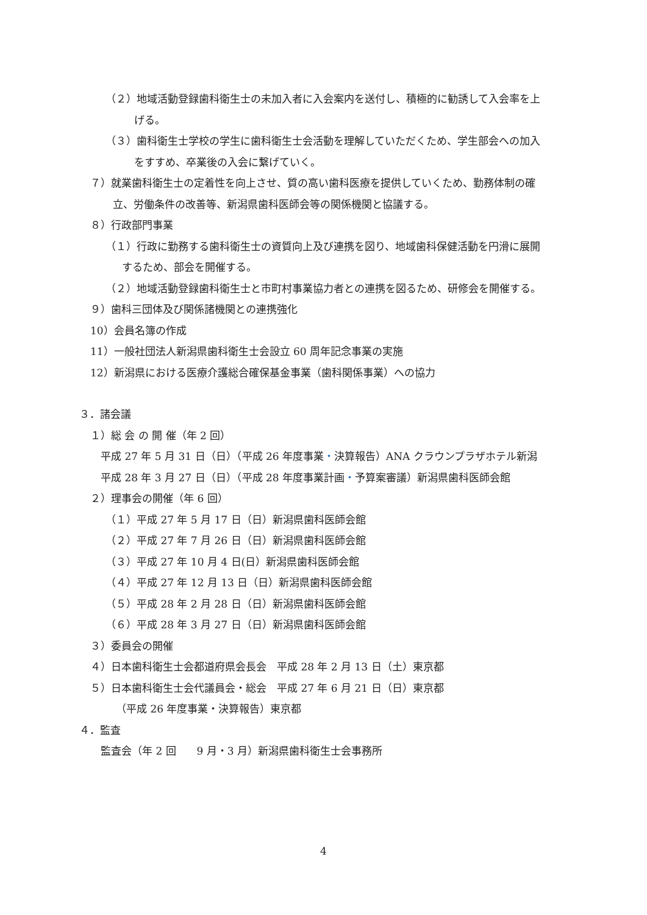（２）地域活動登録歯科衛生士の未加入者に入会案内を送付し、積極的に勧誘して入会率を上
げる。
（３）歯科衛生士学校の学生に歯科衛生士会活動を理解していただくため、学生部会への加入
をすすめ、卒業後の入会に繋げていく。
７）就業歯科衛生士の定着性を向上させ、質の高い歯科医療を提供していくため、勤務体制の確
立、労働条件の改善等、新潟県歯科医師会等の関係機関と協議する。
８）行政部門事業
（１）行政に勤務する歯科衛生士の資質向上及び連携を図り、地域歯科保健活動を円滑に展開
するため、部会を開催する。
（２）地域活動登録歯科衛生士と市町村事業協力者との連携を図るため、研修会を開催する。
９）歯科三団体及び関係諸機関との連携強化
10）会員名簿の作成
11）一般社団法人新潟県歯科衛生士会設立 60 周年記念事業の実施
12）新潟県における医療介護総合確保基金事業（歯科関係事業）への協力
３．諸会議
１）総 会 の 開 催（年 2 回）
平成 27 年 5 月 31 日（日）（平成 26 年度事業・決算報告）ANA クラウンプラザホテル新潟
平成 28 年 3 月 27 日（日）（平成 28 年度事業計画・予算案審議）新潟県歯科医師会館
２）理事会の開催（年 6 回）
（１）平成 27 年 5 月 17 日（日）新潟県歯科医師会館
（２）平成 27 年 7 月 26 日（日）新潟県歯科医師会館
（３）平成 27 年 10 月 4 日(日）新潟県歯科医師会館
（４）平成 27 年 12 月 13 日（日）新潟県歯科医師会館
（５）平成 28 年 2 月 28 日（日）新潟県歯科医師会館
（６）平成 28 年 3 月 27 日（日）新潟県歯科医師会館
３）委員会の開催
４）日本歯科衛生士会都道府県会長会　平成 28 年 2 月 13 日（土）東京都
５）日本歯科衛生士会代議員会・総会　平成 27 年 6 月 21 日（日）東京都
（平成 26 年度事業・決算報告）東京都
４．監査
監査会（年 2 回　　9 月・3 月）新潟県歯科衛生士会事務所
4